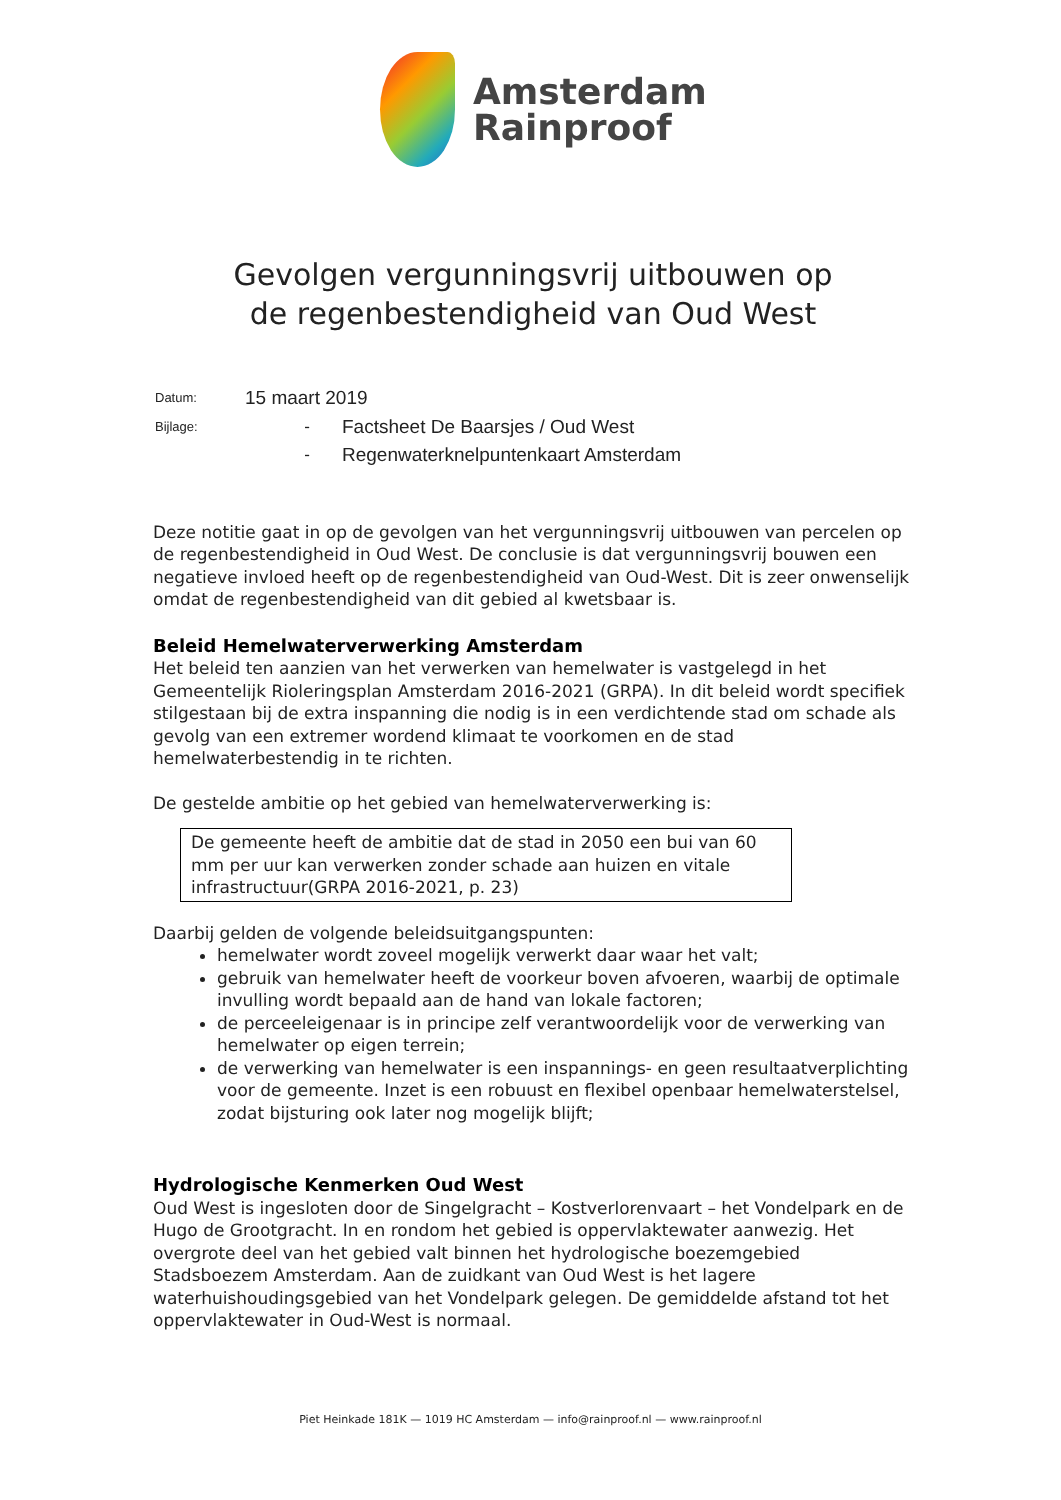Amsterdam
Rainproof
Gevolgen vergunningsvrij uitbouwen op
de regenbestendigheid van Oud West
| Datum: | 15 maart 2019 | |
| Bijlage: | - | Factsheet De Baarsjes / Oud West |
| | - | Regenwaterknelpuntenkaart Amsterdam |
Deze notitie gaat in op de gevolgen van het vergunningsvrij uitbouwen van percelen op de regenbestendigheid in Oud West. De conclusie is dat vergunningsvrij bouwen een negatieve invloed heeft op de regenbestendigheid van Oud-West. Dit is zeer onwenselijk omdat de regenbestendigheid van dit gebied al kwetsbaar is.
Beleid Hemelwaterverwerking Amsterdam
Het beleid ten aanzien van het verwerken van hemelwater is vastgelegd in het Gemeentelijk Rioleringsplan Amsterdam 2016-2021 (GRPA). In dit beleid wordt specifiek stilgestaan bij de extra inspanning die nodig is in een verdichtende stad om schade als gevolg van een extremer wordend klimaat te voorkomen en de stad hemelwaterbestendig in te richten.
De gestelde ambitie op het gebied van hemelwaterverwerking is:
De gemeente heeft de ambitie dat de stad in 2050 een bui van 60 mm per uur kan verwerken zonder schade aan huizen en vitale infrastructuur(GRPA 2016-2021, p. 23)
Daarbij gelden de volgende beleidsuitgangspunten:
hemelwater wordt zoveel mogelijk verwerkt daar waar het valt;
gebruik van hemelwater heeft de voorkeur boven afvoeren, waarbij de optimale invulling wordt bepaald aan de hand van lokale factoren;
de perceeleigenaar is in principe zelf verantwoordelijk voor de verwerking van hemelwater op eigen terrein;
de verwerking van hemelwater is een inspannings- en geen resultaatverplichting voor de gemeente. Inzet is een robuust en flexibel openbaar hemelwaterstelsel, zodat bijsturing ook later nog mogelijk blijft;
Hydrologische Kenmerken Oud West
Oud West is ingesloten door de Singelgracht – Kostverlorenvaart – het Vondelpark en de Hugo de Grootgracht. In en rondom het gebied is oppervlaktewater aanwezig. Het overgrote deel van het gebied valt binnen het hydrologische boezemgebied Stadsboezem Amsterdam. Aan de zuidkant van Oud West is het lagere waterhuishoudingsgebied van het Vondelpark gelegen. De gemiddelde afstand tot het oppervlaktewater in Oud-West is normaal.
Piet Heinkade 181K — 1019 HC Amsterdam — info@rainproof.nl — www.rainproof.nl